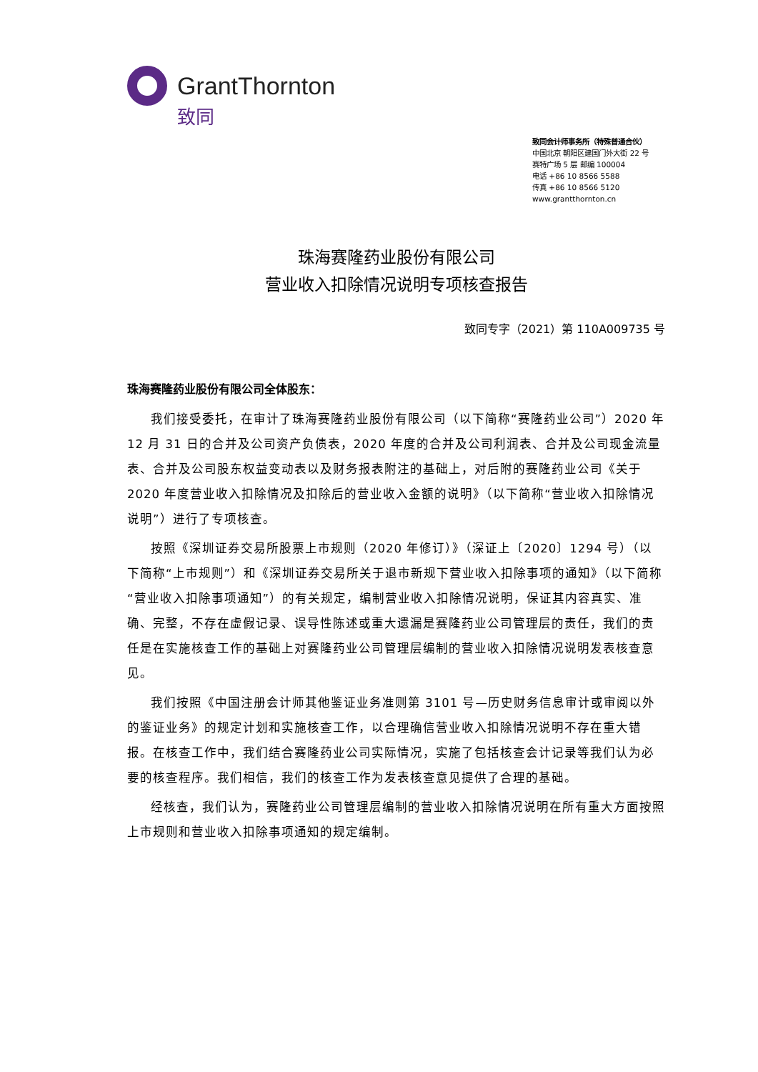GrantThornton
致同
致同会计师事务所（特殊普通合伙）
中国北京 朝阳区建国门外大街 22 号
赛特广场 5 层 邮编 100004
电话 +86 10 8566 5588
传真 +86 10 8566 5120
www.grantthornton.cn
珠海赛隆药业股份有限公司
营业收入扣除情况说明专项核查报告
致同专字（2021）第 110A009735 号
珠海赛隆药业股份有限公司全体股东：
我们接受委托，在审计了珠海赛隆药业股份有限公司（以下简称“赛隆药业公司”）2020 年 12 月 31 日的合并及公司资产负债表，2020 年度的合并及公司利润表、合并及公司现金流量表、合并及公司股东权益变动表以及财务报表附注的基础上，对后附的赛隆药业公司《关于 2020 年度营业收入扣除情况及扣除后的营业收入金额的说明》（以下简称“营业收入扣除情况说明”）进行了专项核查。
按照《深圳证券交易所股票上市规则（2020 年修订）》（深证上〔2020〕1294 号）（以下简称“上市规则”）和《深圳证券交易所关于退市新规下营业收入扣除事项的通知》（以下简称“营业收入扣除事项通知”）的有关规定，编制营业收入扣除情况说明，保证其内容真实、准确、完整，不存在虚假记录、误导性陈述或重大遗漏是赛隆药业公司管理层的责任，我们的责任是在实施核查工作的基础上对赛隆药业公司管理层编制的营业收入扣除情况说明发表核查意见。
我们按照《中国注册会计师其他鉴证业务准则第 3101 号—历史财务信息审计或审阅以外的鉴证业务》的规定计划和实施核查工作，以合理确信营业收入扣除情况说明不存在重大错报。在核查工作中，我们结合赛隆药业公司实际情况，实施了包括核查会计记录等我们认为必要的核查程序。我们相信，我们的核查工作为发表核查意见提供了合理的基础。
经核查，我们认为，赛隆药业公司管理层编制的营业收入扣除情况说明在所有重大方面按照上市规则和营业收入扣除事项通知的规定编制。